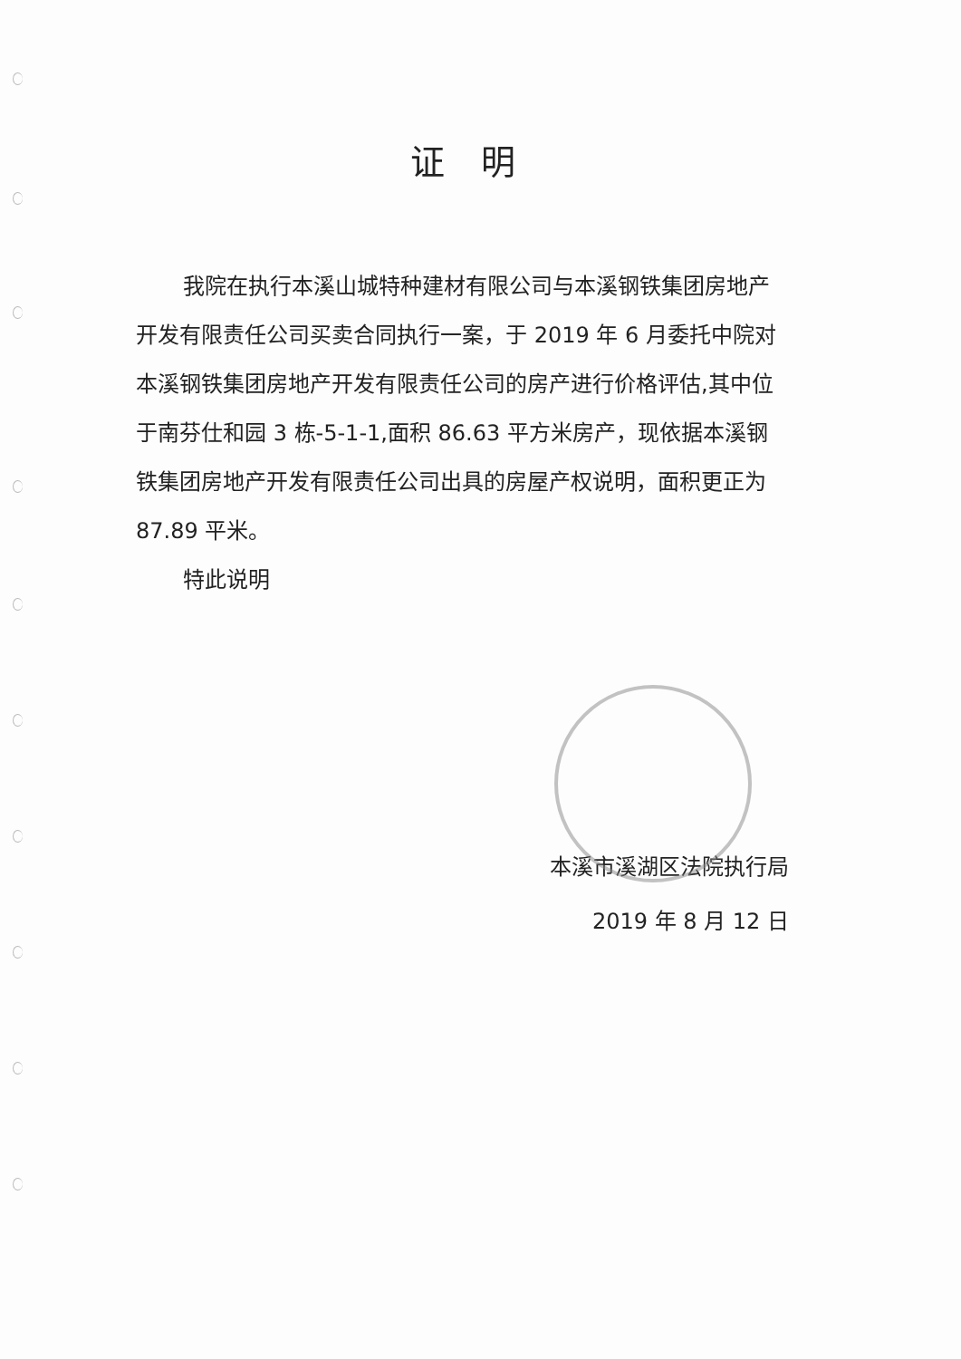证明
我院在执行本溪山城特种建材有限公司与本溪钢铁集团房地产开发有限责任公司买卖合同执行一案，于 2019 年 6 月委托中院对本溪钢铁集团房地产开发有限责任公司的房产进行价格评估,其中位于南芬仕和园 3 栋-5-1-1,面积 86.63 平方米房产，现依据本溪钢铁集团房地产开发有限责任公司出具的房屋产权说明，面积更正为 87.89 平米。
特此说明
本溪市溪湖区法院执行局
2019 年 8 月 12 日